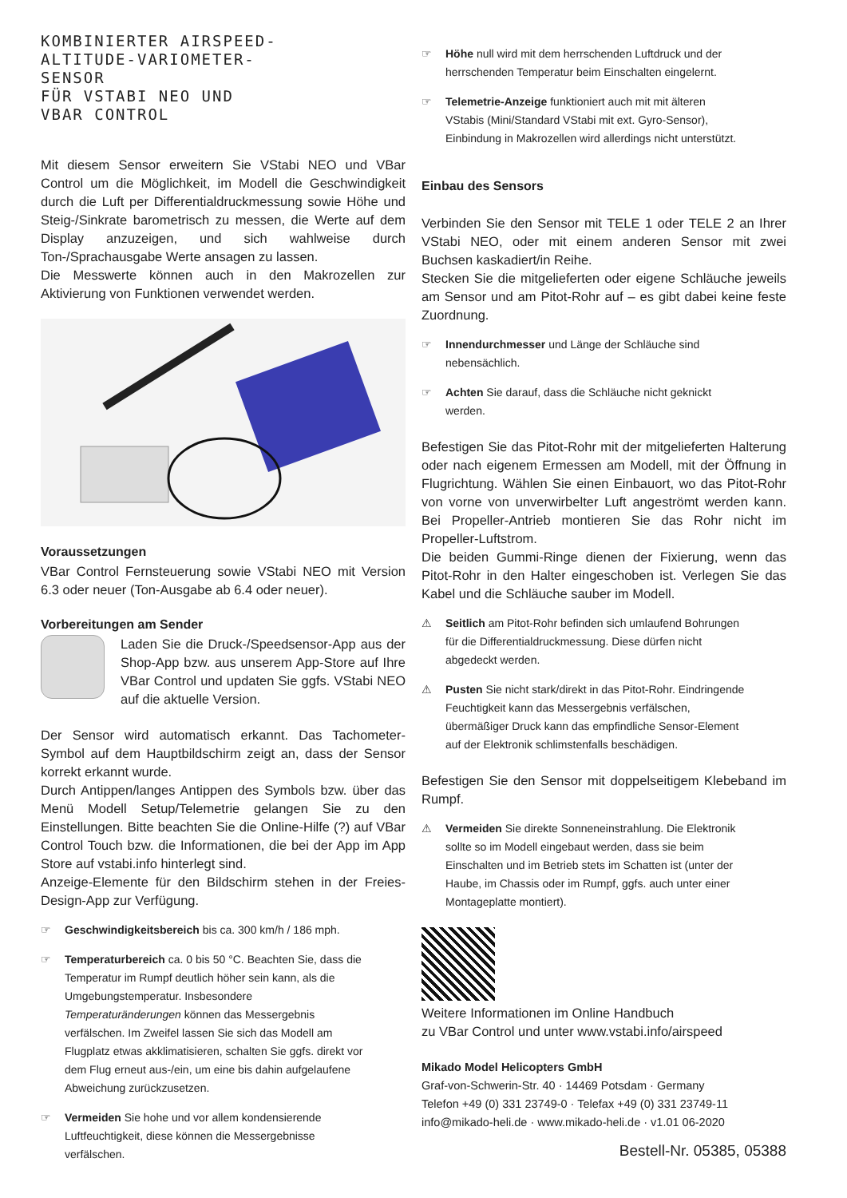KOMBINIERTER AIRSPEED-
ALTITUDE-VARIOMETER-
SENSOR
FÜR VSTABI NEO UND
VBAR CONTROL
Mit diesem Sensor erweitern Sie VStabi NEO und VBar Control um die Möglichkeit, im Modell die Geschwindigkeit durch die Luft per Differentialdruckmessung sowie Höhe und Steig-/Sinkrate barometrisch zu messen, die Werte auf dem Display anzuzeigen, und sich wahlweise durch Ton-/Sprachausgabe Werte ansagen zu lassen.
Die Messwerte können auch in den Makrozellen zur Aktivierung von Funktionen verwendet werden.
Voraussetzungen
VBar Control Fernsteuerung sowie VStabi NEO mit Version 6.3 oder neuer (Ton-Ausgabe ab 6.4 oder neuer).
Vorbereitungen am Sender
Laden Sie die Druck-/Speedsensor-App aus der Shop-App bzw. aus unserem App-Store auf Ihre VBar Control und updaten Sie ggfs. VStabi NEO auf die aktuelle Version.
Der Sensor wird automatisch erkannt. Das Tachometer-Symbol auf dem Hauptbildschirm zeigt an, dass der Sensor korrekt erkannt wurde.
Durch Antippen/langes Antippen des Symbols bzw. über das Menü Modell Setup/Telemetrie gelangen Sie zu den Einstellungen. Bitte beachten Sie die Online-Hilfe (?) auf VBar Control Touch bzw. die Informationen, die bei der App im App Store auf vstabi.info hinterlegt sind.
Anzeige-Elemente für den Bildschirm stehen in der Freies-Design-App zur Verfügung.
☞ Geschwindigkeitsbereich bis ca. 300 km/h / 186 mph.
☞ Temperaturbereich ca. 0 bis 50 °C. Beachten Sie, dass die Temperatur im Rumpf deutlich höher sein kann, als die Umgebungstemperatur. Insbesondere Temperaturänderungen können das Messergebnis verfälschen. Im Zweifel lassen Sie sich das Modell am Flugplatz etwas akklimatisieren, schalten Sie ggfs. direkt vor dem Flug erneut aus-/ein, um eine bis dahin aufgelaufene Abweichung zurückzusetzen.
☞ Vermeiden Sie hohe und vor allem kondensierende Luftfeuchtigkeit, diese können die Messergebnisse verfälschen.
☞ Höhe null wird mit dem herrschenden Luftdruck und der herrschenden Temperatur beim Einschalten eingelernt.
☞ Telemetrie-Anzeige funktioniert auch mit mit älteren VStabis (Mini/Standard VStabi mit ext. Gyro-Sensor), Einbindung in Makrozellen wird allerdings nicht unterstützt.
Einbau des Sensors
Verbinden Sie den Sensor mit TELE 1 oder TELE 2 an Ihrer VStabi NEO, oder mit einem anderen Sensor mit zwei Buchsen kaskadiert/in Reihe.
Stecken Sie die mitgelieferten oder eigene Schläuche jeweils am Sensor und am Pitot-Rohr auf – es gibt dabei keine feste Zuordnung.
☞ Innendurchmesser und Länge der Schläuche sind nebensächlich.
☞ Achten Sie darauf, dass die Schläuche nicht geknickt werden.
Befestigen Sie das Pitot-Rohr mit der mitgelieferten Halterung oder nach eigenem Ermessen am Modell, mit der Öffnung in Flugrichtung. Wählen Sie einen Einbauort, wo das Pitot-Rohr von vorne von unverwirbelter Luft angeströmt werden kann. Bei Propeller-Antrieb montieren Sie das Rohr nicht im Propeller-Luftstrom.
Die beiden Gummi-Ringe dienen der Fixierung, wenn das Pitot-Rohr in den Halter eingeschoben ist. Verlegen Sie das Kabel und die Schläuche sauber im Modell.
⚠ Seitlich am Pitot-Rohr befinden sich umlaufend Bohrungen für die Differentialdruckmessung. Diese dürfen nicht abgedeckt werden.
⚠ Pusten Sie nicht stark/direkt in das Pitot-Rohr. Eindringende Feuchtigkeit kann das Messergebnis verfälschen, übermäßiger Druck kann das empfindliche Sensor-Element auf der Elektronik schlimstenfalls beschädigen.
Befestigen Sie den Sensor mit doppelseitigem Klebeband im Rumpf.
⚠ Vermeiden Sie direkte Sonneneinstrahlung. Die Elektronik sollte so im Modell eingebaut werden, dass sie beim Einschalten und im Betrieb stets im Schatten ist (unter der Haube, im Chassis oder im Rumpf, ggfs. auch unter einer Montageplatte montiert).
Weitere Informationen im Online Handbuch
zu VBar Control und unter www.vstabi.info/airspeed
Mikado Model Helicopters GmbH
Graf-von-Schwerin-Str. 40 · 14469 Potsdam · Germany
Telefon +49 (0) 331 23749-0 · Telefax +49 (0) 331 23749-11
info@mikado-heli.de · www.mikado-heli.de · v1.01 06-2020
Bestell-Nr. 05385, 05388